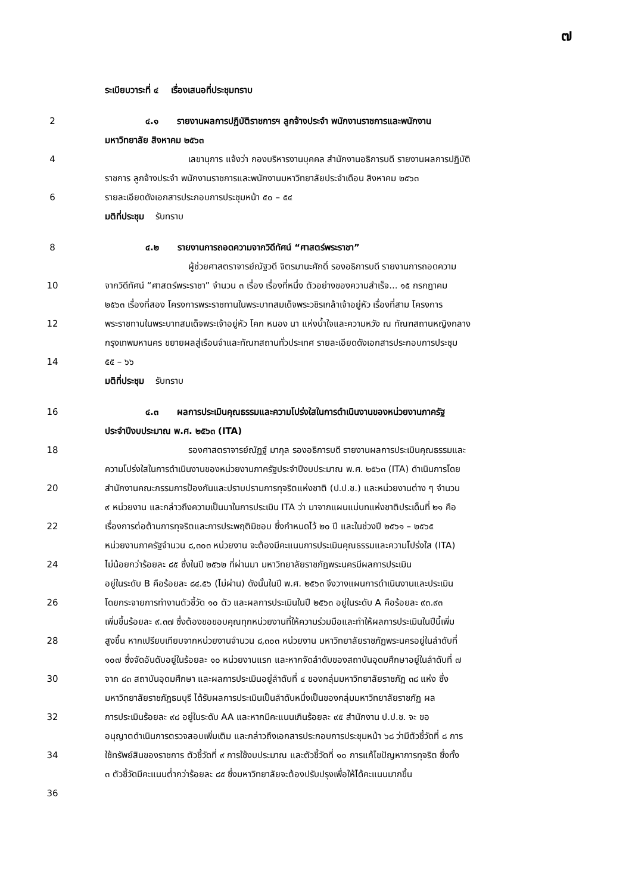๗
ระเบียบวาระที่ ๔ เรื่องเสนอที่ประชุมทราบ
2 ๔.๑ รายงานผลการปฏิบัติราชการฯ ลูกจ้างประจำ พนักงานราชการและพนักงาน
มหาวิทยาลัย สิงหาคม ๒๕๖๓
4 เลขานุการ แจ้งว่า กองบริหารงานบุคคล สำนักงานอธิการบดี รายงานผลการปฏิบัติ
ราชการ ลูกจ้างประจำ พนักงานราชการและพนักงานมหาวิทยาลัยประจำเดือน สิงหาคม ๒๕๖๓
6 รายละเอียดดังเอกสารประกอบการประชุมหน้า ๕๐ – ๕๔
มติที่ประชุม รับทราบ
8 ๔.๒ รายงานการถอดความจากวิดีทัศน์ “ศาสตร์พระราชา”
ผู้ช่วยศาสตราจารย์ณัฐวดี จิตรมานะศักดิ์ รองอธิการบดี รายงานการถอดความ
10 จากวิดีทัศน์ “ศาสตร์พระราชา” จำนวน ๓ เรื่อง เรื่องที่หนึ่ง ตัวอย่างของความสำเร็จ... ๑๕ กรกฎาคม
๒๕๖๓ เรื่องที่สอง โครงการพระราชทานในพระบาทสมเด็จพระวชิรเกล้าเจ้าอยู่หัว เรื่องที่สาม โครงการ
12 พระราชทานในพระบาทสมเด็จพระเจ้าอยู่หัว โคก หนอง นา แห่งน้ำใจและความหวัง ณ ทัณฑสถานหญิงกลาง
กรุงเทพมหานคร ขยายผลสู่เรือนจำและทัณฑสถานทั่วประเทศ รายละเอียดดังเอกสารประกอบการประชุม
14 ๕๕ – ๖๖
มติที่ประชุม รับทราบ
16 ๔.๓ ผลการประเมินคุณธรรมและความโปร่งใสในการดำเนินงานของหน่วยงานภาครัฐ
ประจำปีงบประมาณ พ.ศ. ๒๕๖๓ (ITA)
18 รองศาสตราจารย์ณัฏฐ์ มากุล รองอธิการบดี รายงานผลการประเมินคุณธรรมและ
ความโปร่งใสในการดำเนินงานของหน่วยงานภาครัฐประจำปีงบประมาณ พ.ศ. ๒๕๖๓ (ITA) ดำเนินการโดย
20 สำนักงานคณะกรรมการป้องกันและปราบปรามการทุจริตแห่งชาติ (ป.ป.ช.) และหน่วยงานต่าง ๆ จำนวน
๙ หน่วยงาน และกล่าวถึงความเป็นมาในการประเมิน ITA ว่า มาจากแผนแม่บทแห่งชาติประเด็นที่ ๒๑ คือ
22 เรื่องการต่อต้านการทุจริตและการประพฤติมิชอบ ซึ่งกำหนดไว้ ๒๐ ปี และในช่วงปี ๒๕๖๑ – ๒๕๖๕
หน่วยงานภาครัฐจำนวน ๘,๓๐๓ หน่วยงาน จะต้องมีคะแนนการประเมินคุณธรรมและความโปร่งใส (ITA)
24 ไม่น้อยกว่าร้อยละ ๘๕ ซึ่งในปี ๒๕๖๒ ที่ผ่านมา มหาวิทยาลัยราชภัฏพระนครมีผลการประเมิน
อยู่ในระดับ B คือร้อยละ ๘๔.๕๖ (ไม่ผ่าน) ดังนั้นในปี พ.ศ. ๒๕๖๓ จึงวางแผนการดำเนินงานและประเมิน
26 โดยกระจายการทำงานตัวชี้วัด ๑๐ ตัว และผลการประเมินในปี ๒๕๖๓ อยู่ในระดับ A คือร้อยละ ๙๓.๙๓
เพิ่มขึ้นร้อยละ ๙.๓๗ ซึ่งต้องขอขอบคุณทุกหน่วยงานที่ให้ความร่วมมือและทำให้ผลการประเมินในปีนี้เพิ่ม
28 สูงขึ้น หากเปรียบเทียบจากหน่วยงานจำนวน ๘,๓๐๓ หน่วยงาน มหาวิทยาลัยราชภัฏพระนครอยู่ในลำดับที่
๑๐๗ ซึ่งจัดอันดับอยู่ในร้อยละ ๑๐ หน่วยงานแรก และหากจัดลำดับของสถาบันอุดมศึกษาอยู่ในลำดับที่ ๗
30 จาก ๘๓ สถาบันอุดมศึกษา และผลการประเมินอยู่ลำดับที่ ๔ ของกลุ่มมหาวิทยาลัยราชภัฏ ๓๘ แห่ง ซึ่ง
มหาวิทยาลัยราชภัฏธนบุรี ได้รับผลการประเมินเป็นลำดับหนึ่งเป็นของกลุ่มมหาวิทยาลัยราชภัฏ ผล
32 การประเมินร้อยละ ๙๘ อยู่ในระดับ AA และหากมีคะแนนเกินร้อยละ ๙๕ สำนักงาน ป.ป.ช. จะ ขอ
อนุญาตดำเนินการตรวจสอบเพิ่มเติม และกล่าวถึงเอกสารประกอบการประชุมหน้า ๖๘ ว่ามีตัวชี้วัดที่ ๘ การ
34 ใช้ทรัพย์สินของราชการ ตัวชี้วัดที่ ๙ การใช้งบประมาณ และตัวชี้วัดที่ ๑๐ การแก้ไขปัญหาการทุจริต ซึ่งทั้ง
๓ ตัวชี้วัดมีคะแนนต่ำกว่าร้อยละ ๘๕ ซึ่งมหาวิทยาลัยจะต้องปรับปรุงเพื่อให้ได้คะแนนมากขึ้น
36